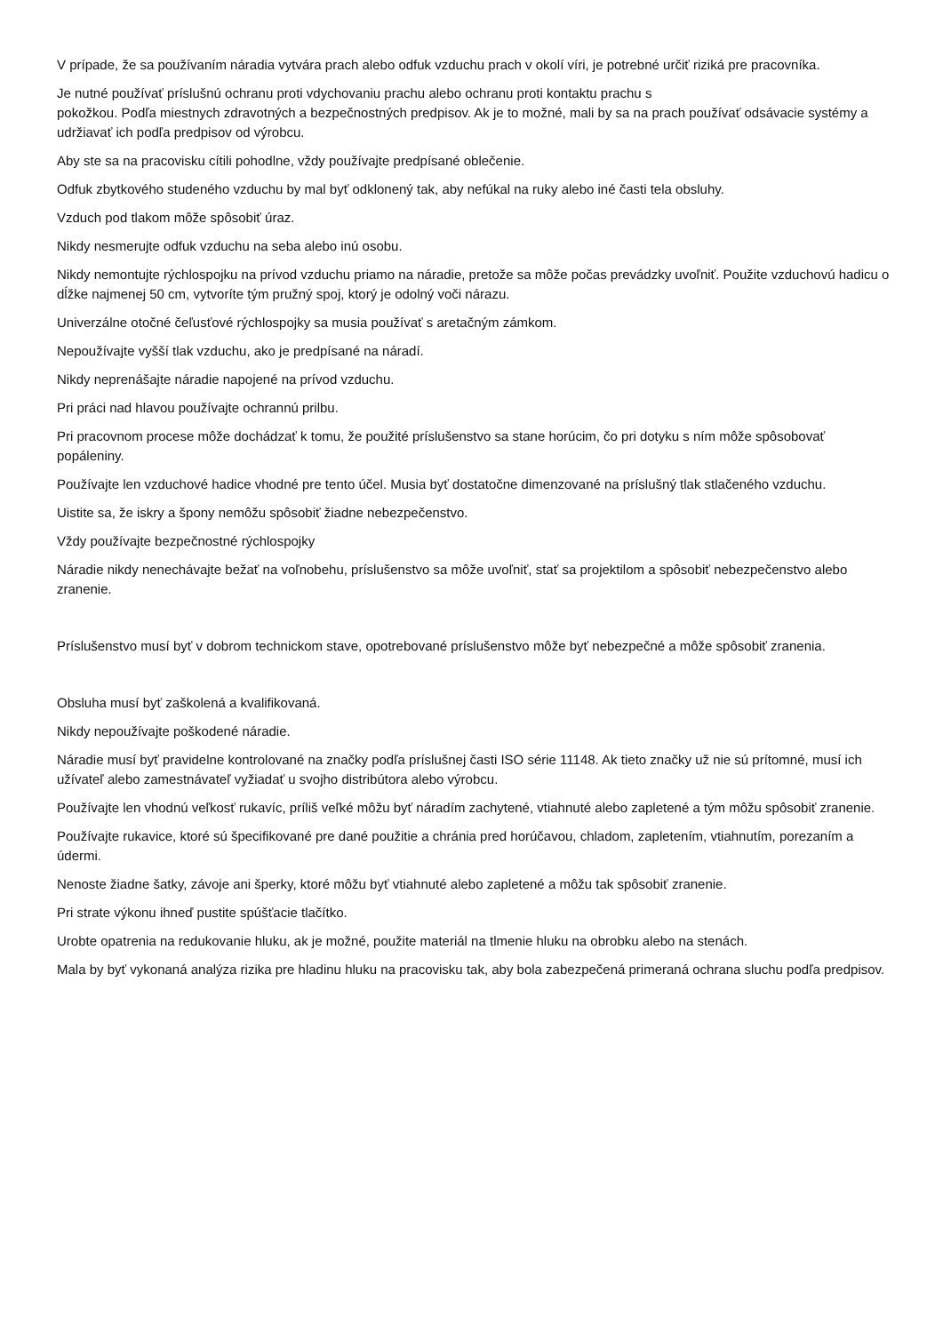V prípade, že sa používaním náradia vytvára prach alebo odfuk vzduchu prach v okolí víri, je potrebné určiť riziká pre pracovníka.
Je nutné používať príslušnú ochranu proti vdychovaniu prachu alebo ochranu proti kontaktu prachu s
pokožkou. Podľa miestnych zdravotných a bezpečnostných predpisov. Ak je to možné, mali by sa na prach používať odsávacie systémy a udržiavať ich podľa predpisov od výrobcu.
Aby ste sa na pracovisku cítili pohodlne, vždy používajte predpísané oblečenie.
Odfuk zbytkového studeného vzduchu by mal byť odklonený tak, aby nefúkal na ruky alebo iné časti tela obsluhy.
Vzduch pod tlakom môže spôsobiť úraz.
Nikdy nesmerujte odfuk vzduchu na seba alebo inú osobu.
Nikdy nemontujte rýchlospojku na prívod vzduchu priamo na náradie, pretože sa môže počas prevádzky uvoľniť. Použite vzduchovú hadicu o dĺžke najmenej 50 cm, vytvoríte tým pružný spoj, ktorý je odolný voči nárazu.
Univerzálne otočné čeľusťové rýchlospojky sa musia používať s aretačným zámkom.
Nepoužívajte vyšší tlak vzduchu, ako je predpísané na náradí.
Nikdy neprenášajte náradie napojené na prívod vzduchu.
Pri práci nad hlavou používajte ochrannú prilbu.
Pri pracovnom procese môže dochádzať k tomu, že použité príslušenstvo sa stane horúcim, čo pri dotyku s ním môže spôsobovať popáleniny.
Používajte len vzduchové hadice vhodné pre tento účel. Musia byť dostatočne dimenzované na príslušný tlak stlačeného vzduchu.
Uistite sa, že iskry a špony nemôžu spôsobiť žiadne nebezpečenstvo.
Vždy používajte bezpečnostné rýchlospojky
Náradie nikdy nenechávajte bežať na voľnobehu, príslušenstvo sa môže uvoľniť, stať sa projektilom a spôsobiť nebezpečenstvo alebo zranenie.
Príslušenstvo musí byť v dobrom technickom stave, opotrebované príslušenstvo môže byť nebezpečné a môže spôsobiť zranenia.
Obsluha musí byť zaškolená a kvalifikovaná.
Nikdy nepoužívajte poškodené náradie.
Náradie musí byť pravidelne kontrolované na značky podľa príslušnej časti ISO série 11148. Ak tieto značky už nie sú prítomné, musí ich užívateľ alebo zamestnávateľ vyžiadať u svojho distribútora alebo výrobcu.
Používajte len vhodnú veľkosť rukavíc, príliš veľké môžu byť náradím zachytené, vtiahnuté alebo zapletené a tým môžu spôsobiť zranenie.
Používajte rukavice, ktoré sú špecifikované pre dané použitie a chránia pred horúčavou, chladom, zapletením, vtiahnutím, porezaním a údermi.
Nenoste žiadne šatky, závoje ani šperky, ktoré môžu byť vtiahnuté alebo zapletené a môžu tak spôsobiť zranenie.
Pri strate výkonu ihneď pustite spúšťacie tlačítko.
Urobte opatrenia na redukovanie hluku, ak je možné, použite materiál na tlmenie hluku na obrobku alebo na stenách.
Mala by byť vykonaná analýza rizika pre hladinu hluku na pracovisku tak, aby bola zabezpečená primeraná ochrana sluchu podľa predpisov.